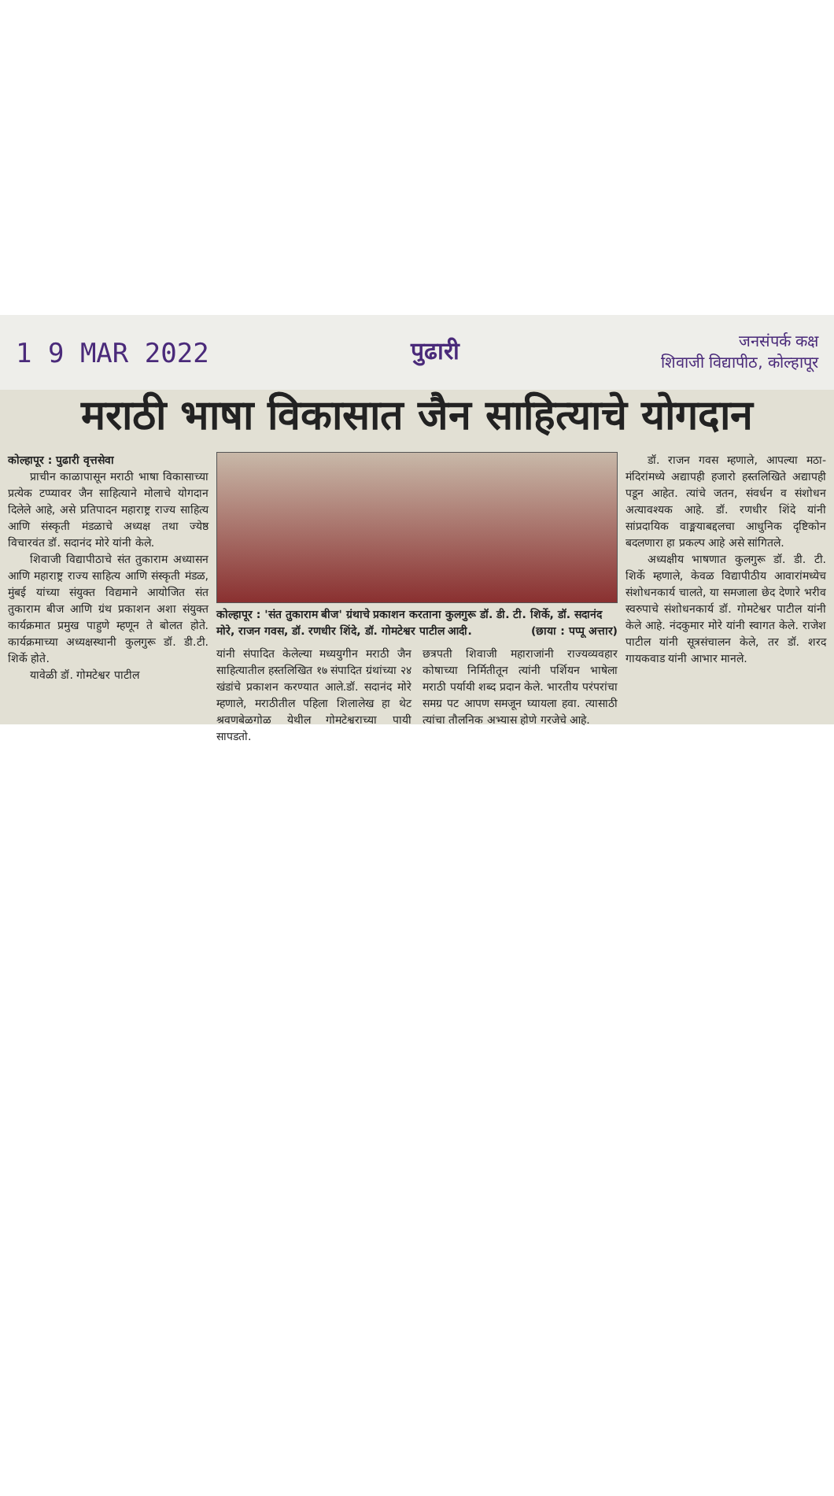1 9 MAR 2022 पुढारी
जनसंपर्क कक्ष
शिवाजी विद्यापीठ, कोल्हापूर
मराठी भाषा विकासात जैन साहित्याचे योगदान
कोल्हापूर : पुढारी वृत्तसेवा
प्राचीन काळापासून मराठी भाषा विकासाच्या प्रत्येक टप्प्यावर जैन साहित्याने मोलाचे योगदान दिलेले आहे, असे प्रतिपादन महाराष्ट्र राज्य साहित्य आणि संस्कृती मंडळाचे अध्यक्ष तथा ज्येष्ठ विचारवंत डॉ. सदानंद मोरे यांनी केले.
शिवाजी विद्यापीठाचे संत तुकाराम अध्यासन आणि महाराष्ट्र राज्य साहित्य आणि संस्कृती मंडळ, मुंबई यांच्या संयुक्त विद्यमाने आयोजित संत तुकाराम बीज आणि ग्रंथ प्रकाशन अशा संयुक्त कार्यक्रमात प्रमुख पाहुणे म्हणून ते बोलत होते. कार्यक्रमाच्या अध्यक्षस्थानी कुलगुरू डॉ. डी.टी. शिर्के होते.
यावेळी डॉ. गोमटेश्वर पाटील
कोल्हापूर : 'संत तुकाराम बीज' ग्रंथाचे प्रकाशन करताना कुलगुरू डॉ. डी. टी. शिर्के, डॉ. सदानंद मोरे, राजन गवस, डॉ. रणधीर शिंदे, डॉ. गोमटेश्वर पाटील आदी. (छाया : पप्पू अत्तार)
यांनी संपादित केलेल्या मध्ययुगीन मराठी जैन साहित्यातील हस्तलिखित १७ संपादित ग्रंथांच्या २४ खंडांचे प्रकाशन करण्यात आले.डॉ. सदानंद मोरे म्हणाले, मराठीतील पहिला शिलालेख हा थेट श्रवणबेळगोळ येथील गोमटेश्वराच्या पायी सापडतो.
छत्रपती शिवाजी महाराजांनी राज्यव्यवहार कोषाच्या निर्मितीतून त्यांनी पर्शियन भाषेला मराठी पर्यायी शब्द प्रदान केले. भारतीय परंपरांचा समग्र पट आपण समजून घ्यायला हवा. त्यासाठी त्यांचा तौलनिक अभ्यास होणे गरजेचे आहे.
डॉ. राजन गवस म्हणाले, आपल्या मठा-मंदिरांमध्ये अद्यापही हजारो हस्तलिखिते अद्यापही पडून आहेत. त्यांचे जतन, संवर्धन व संशोधन अत्यावश्यक आहे. डॉ. रणधीर शिंदे यांनी सांप्रदायिक वाङ्मयाबद्दलचा आधुनिक दृष्टिकोन बदलणारा हा प्रकल्प आहे असे सांगितले.
अध्यक्षीय भाषणात कुलगुरू डॉ. डी. टी. शिर्के म्हणाले, केवळ विद्यापीठीय आवारांमध्येच संशोधनकार्य चालते, या समजाला छेद देणारे भरीव स्वरुपाचे संशोधनकार्य डॉ. गोमटेश्वर पाटील यांनी केले आहे. नंदकुमार मोरे यांनी स्वागत केले. राजेश पाटील यांनी सूत्रसंचालन केले, तर डॉ. शरद गायकवाड यांनी आभार मानले.